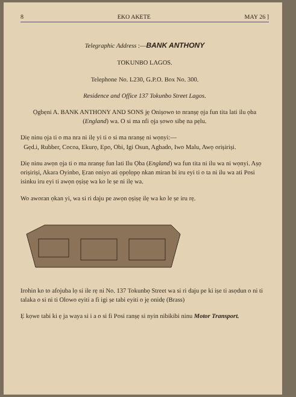8 EKO AKETE MAY 26 ]
Telegraphic Address :—BANK ANTHONY
TOKUNBO LAGOS.
Telephone No. L230, G.P.O. Box No. 300.
Residence and Office 137 Tokunbo Street Lagos.
Ọgbẹni A. BANK ANTHONY AND SONS jẹ Onișowo to nranșẹ ọja fun tita lati ilu ọba (England) wa. O si ma nfi ọja ṣowo sibẹ na pẹlu.
Diẹ ninu ọja ti o ma nra ni ilẹ yi ti o si ma nranșẹ ni wọnyi:—
Gẹd.i, Rubber, Cocoa, Ekurọ, Epo, Obi, Igi Osun, Agbado, Iwo Malu, Awọ orișiriși.
Diẹ ninu awọn ọja ti o ma nranșẹ fun lati Ilu Ọba (England) wa fun tita ni ilu wa ni wọnyi. Aṣọ orișiriși, Akara Oyinbo, Ẹran oniyo ati ọpọlọpọ nkan miran bi iru eyi ti o ta ni ilu wa ati Posi isinku iru eyi ti awọn ọșiṣẹ wa ko le ṣe ni ilẹ wa.
Wo aworan ọkan yi, wa si ri daju pe awọn ọșiṣẹ ilẹ wa ko le ṣe iru rẹ.
Irohin ko to afojuba lọ si ile rẹ ni No. 137 Tokunbọ Street wa si ri daju pe ki iṣe ti asọdun o ni ti talaka o si ni ti Olowo eyiti a fi igi ṣe tabi eyiti o jẹ onidẹ (Brass)
Ẹ kọwe tabi ki ẹ ja waya si i a o si fi Posi ranșẹ si nyin nibikibi ninu Motor Transport.